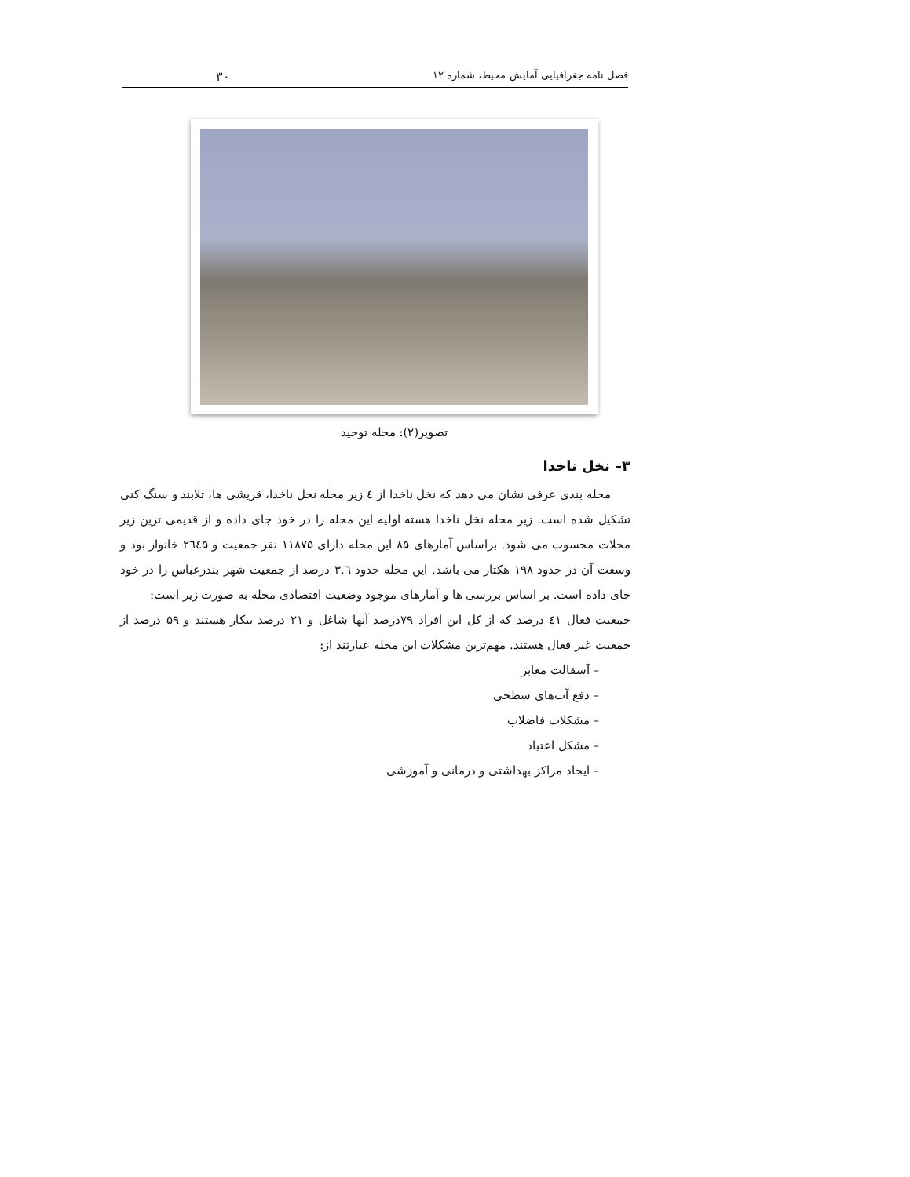فصل نامه جغرافیایی آمایش محیط، شماره ۱۲ ۳۰
تصویر(۲): محله توحید
۳– نخل ناخدا
محله بندی عرفی نشان می دهد که نخل ناخدا از ٤ زیر محله نخل ناخدا، قریشی ها، تلابند و سنگ کنی تشکیل شده است. زیر محله نخل ناخدا هسته اولیه این محله را در خود جای داده و از قدیمی ترین زیر محلات محسوب می شود. براساس آمارهای ۸۵ این محله دارای ۱۱۸۷۵ نفر جمعیت و ۲٦٤۵ خانوار بود و وسعت آن در حدود ۱۹۸ هکتار می باشد. این محله حدود ۳.٦ درصد از جمعیت شهر بندرعباس را در خود جای داده است. بر اساس بررسی ها و آمارهای موجود وضعیت اقتصادی محله به صورت زیر است:
جمعیت فعال ٤۱ درصد که از کل این افراد ۷۹درصد آنها شاغل و ۲۱ درصد بیکار هستند و ۵۹ درصد از جمعیت غیر فعال هستند. مهم‌ترین مشکلات این محله عبارتند از:
– آسفالت معابر
– دفع آب‌های سطحی
– مشکلات فاضلاب
– مشکل اعتیاد
– ایجاد مراکز بهداشتی و درمانی و آموزشی